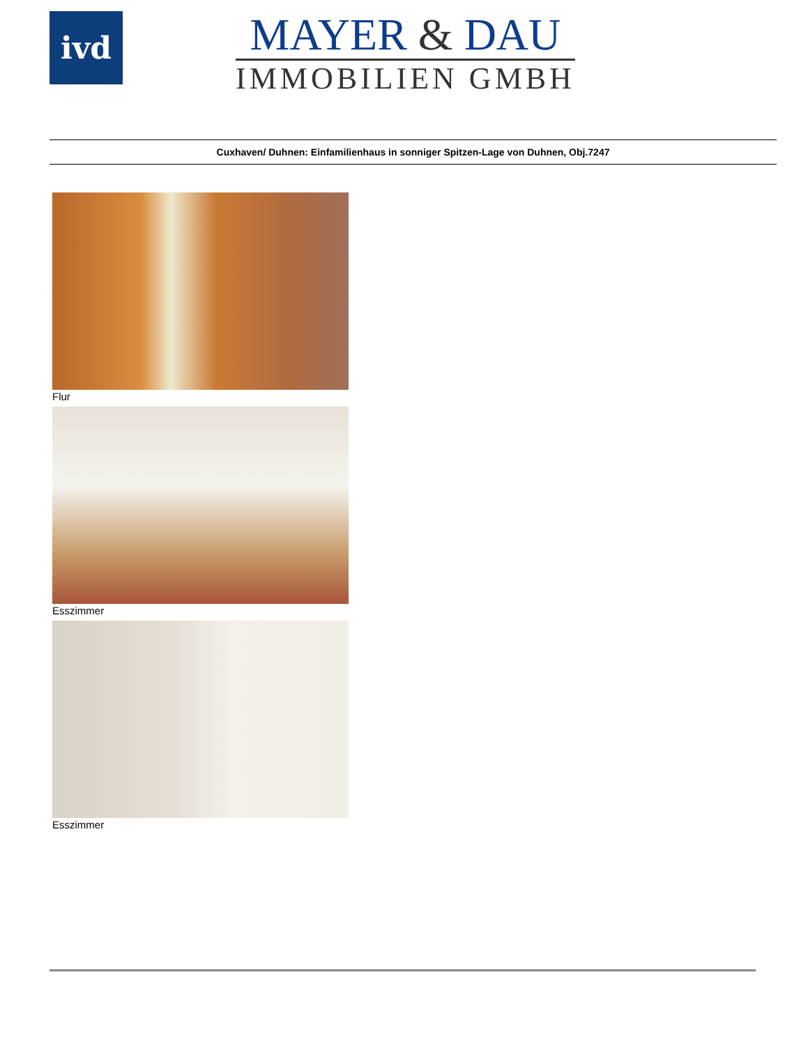ivd
MAYER & DAU
IMMOBILIEN GMBH
Cuxhaven/ Duhnen: Einfamilienhaus in sonniger Spitzen-Lage von Duhnen, Obj.7247
Flur
Esszimmer
Esszimmer